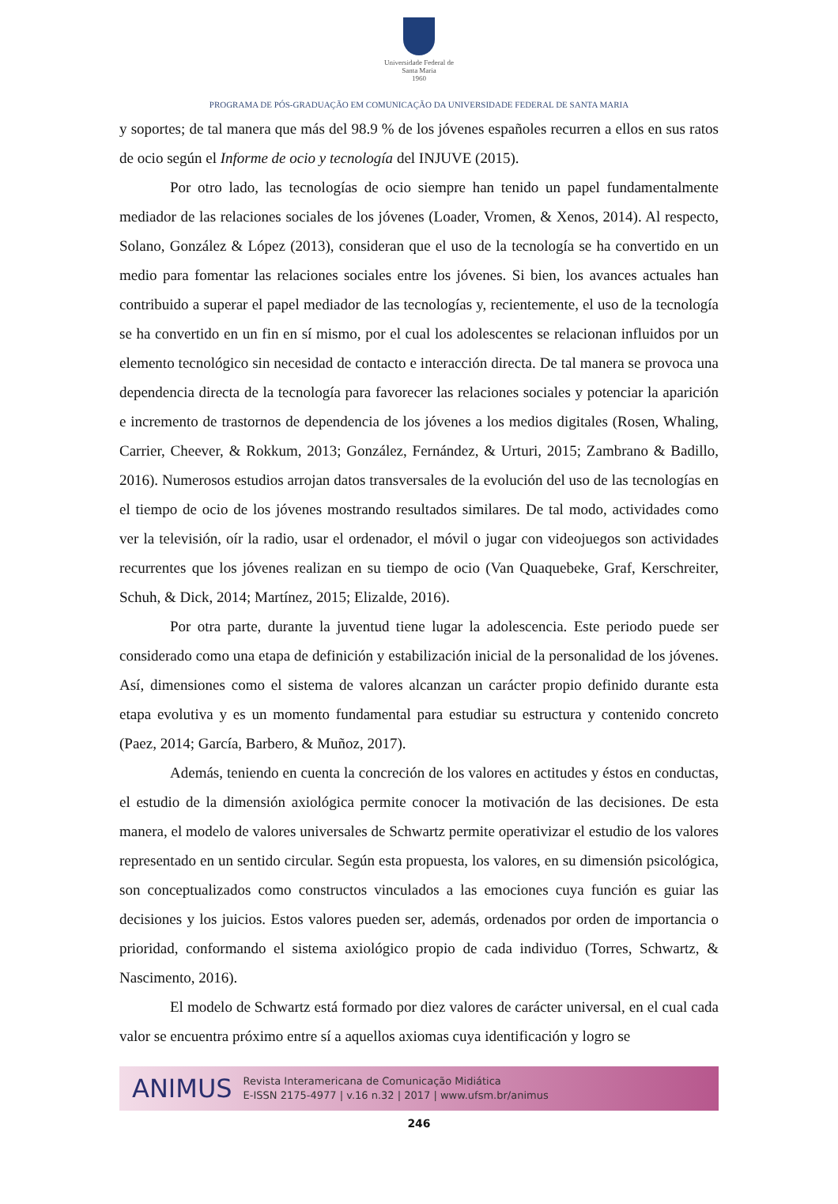Universidade Federal de Santa Maria
1960
PROGRAMA DE PÓS-GRADUAÇÃO EM COMUNICAÇÃO DA UNIVERSIDADE FEDERAL DE SANTA MARIA
y soportes; de tal manera que más del 98.9 % de los jóvenes españoles recurren a ellos en sus ratos de ocio según el Informe de ocio y tecnología del INJUVE (2015).
Por otro lado, las tecnologías de ocio siempre han tenido un papel fundamentalmente mediador de las relaciones sociales de los jóvenes (Loader, Vromen, & Xenos, 2014). Al respecto, Solano, González & López (2013), consideran que el uso de la tecnología se ha convertido en un medio para fomentar las relaciones sociales entre los jóvenes. Si bien, los avances actuales han contribuido a superar el papel mediador de las tecnologías y, recientemente, el uso de la tecnología se ha convertido en un fin en sí mismo, por el cual los adolescentes se relacionan influidos por un elemento tecnológico sin necesidad de contacto e interacción directa. De tal manera se provoca una dependencia directa de la tecnología para favorecer las relaciones sociales y potenciar la aparición e incremento de trastornos de dependencia de los jóvenes a los medios digitales (Rosen, Whaling, Carrier, Cheever, & Rokkum, 2013; González, Fernández, & Urturi, 2015; Zambrano & Badillo, 2016). Numerosos estudios arrojan datos transversales de la evolución del uso de las tecnologías en el tiempo de ocio de los jóvenes mostrando resultados similares. De tal modo, actividades como ver la televisión, oír la radio, usar el ordenador, el móvil o jugar con videojuegos son actividades recurrentes que los jóvenes realizan en su tiempo de ocio (Van Quaquebeke, Graf, Kerschreiter, Schuh, & Dick, 2014; Martínez, 2015; Elizalde, 2016).
Por otra parte, durante la juventud tiene lugar la adolescencia. Este periodo puede ser considerado como una etapa de definición y estabilización inicial de la personalidad de los jóvenes. Así, dimensiones como el sistema de valores alcanzan un carácter propio definido durante esta etapa evolutiva y es un momento fundamental para estudiar su estructura y contenido concreto (Paez, 2014; García, Barbero, & Muñoz, 2017).
Además, teniendo en cuenta la concreción de los valores en actitudes y éstos en conductas, el estudio de la dimensión axiológica permite conocer la motivación de las decisiones. De esta manera, el modelo de valores universales de Schwartz permite operativizar el estudio de los valores representado en un sentido circular. Según esta propuesta, los valores, en su dimensión psicológica, son conceptualizados como constructos vinculados a las emociones cuya función es guiar las decisiones y los juicios. Estos valores pueden ser, además, ordenados por orden de importancia o prioridad, conformando el sistema axiológico propio de cada individuo (Torres, Schwartz, & Nascimento, 2016).
El modelo de Schwartz está formado por diez valores de carácter universal, en el cual cada valor se encuentra próximo entre sí a aquellos axiomas cuya identificación y logro se
ANIMUS
Revista Interamericana de Comunicação Midiática
E-ISSN 2175-4977 | v.16 n.32 | 2017 | www.ufsm.br/animus
246